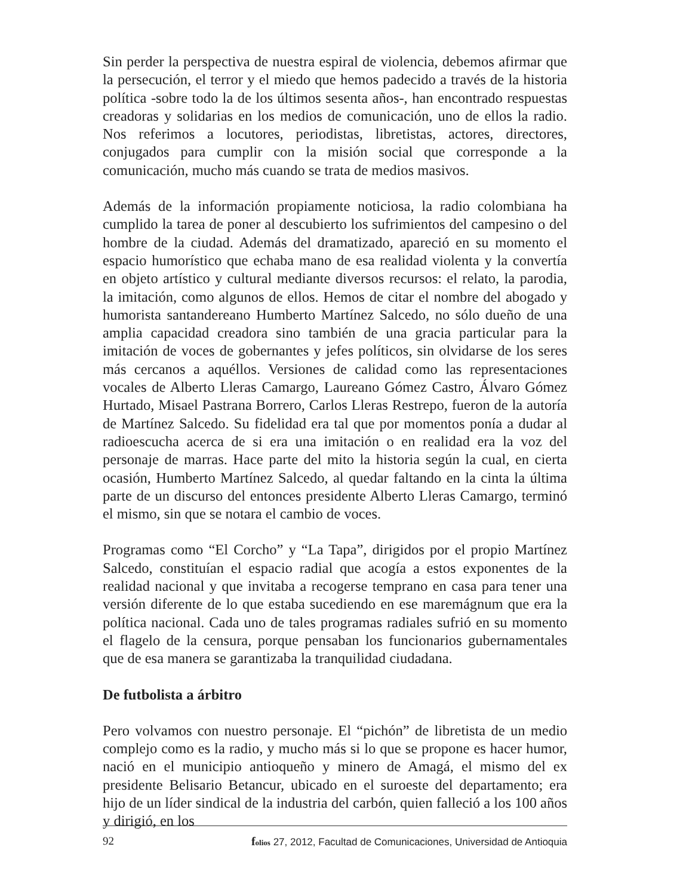Sin perder la perspectiva de nuestra espiral de violencia, debemos afirmar que la persecución, el terror y el miedo que hemos padecido a través de la historia política -sobre todo la de los últimos sesenta años-, han encontrado respuestas creadoras y solidarias en los medios de comunicación, uno de ellos la radio. Nos referimos a locutores, periodistas, libretistas, actores, directores, conjugados para cumplir con la misión social que corresponde a la comunicación, mucho más cuando se trata de medios masivos.
Además de la información propiamente noticiosa, la radio colombiana ha cumplido la tarea de poner al descubierto los sufrimientos del campesino o del hombre de la ciudad. Además del dramatizado, apareció en su momento el espacio humorístico que echaba mano de esa realidad violenta y la convertía en objeto artístico y cultural mediante diversos recursos: el relato, la parodia, la imitación, como algunos de ellos. Hemos de citar el nombre del abogado y humorista santandereano Humberto Martínez Salcedo, no sólo dueño de una amplia capacidad creadora sino también de una gracia particular para la imitación de voces de gobernantes y jefes políticos, sin olvidarse de los seres más cercanos a aquéllos. Versiones de calidad como las representaciones vocales de Alberto Lleras Camargo, Laureano Gómez Castro, Álvaro Gómez Hurtado, Misael Pastrana Borrero, Carlos Lleras Restrepo, fueron de la autoría de Martínez Salcedo. Su fidelidad era tal que por momentos ponía a dudar al radioescucha acerca de si era una imitación o en realidad era la voz del personaje de marras. Hace parte del mito la historia según la cual, en cierta ocasión, Humberto Martínez Salcedo, al quedar faltando en la cinta la última parte de un discurso del entonces presidente Alberto Lleras Camargo, terminó el mismo, sin que se notara el cambio de voces.
Programas como “El Corcho” y “La Tapa”, dirigidos por el propio Martínez Salcedo, constituían el espacio radial que acogía a estos exponentes de la realidad nacional y que invitaba a recogerse temprano en casa para tener una versión diferente de lo que estaba sucediendo en ese maremágnum que era la política nacional. Cada uno de tales programas radiales sufrió en su momento el flagelo de la censura, porque pensaban los funcionarios gubernamentales que de esa manera se garantizaba la tranquilidad ciudadana.
De futbolista a árbitro
Pero volvamos con nuestro personaje. El “pichón” de libretista de un medio complejo como es la radio, y mucho más si lo que se propone es hacer humor, nació en el municipio antioqueño y minero de Amagá, el mismo del ex presidente Belisario Betancur, ubicado en el suroeste del departamento; era hijo de un líder sindical de la industria del carbón, quien falleció a los 100 años y dirigió, en los
92 folios 27, 2012, Facultad de Comunicaciones, Universidad de Antioquia